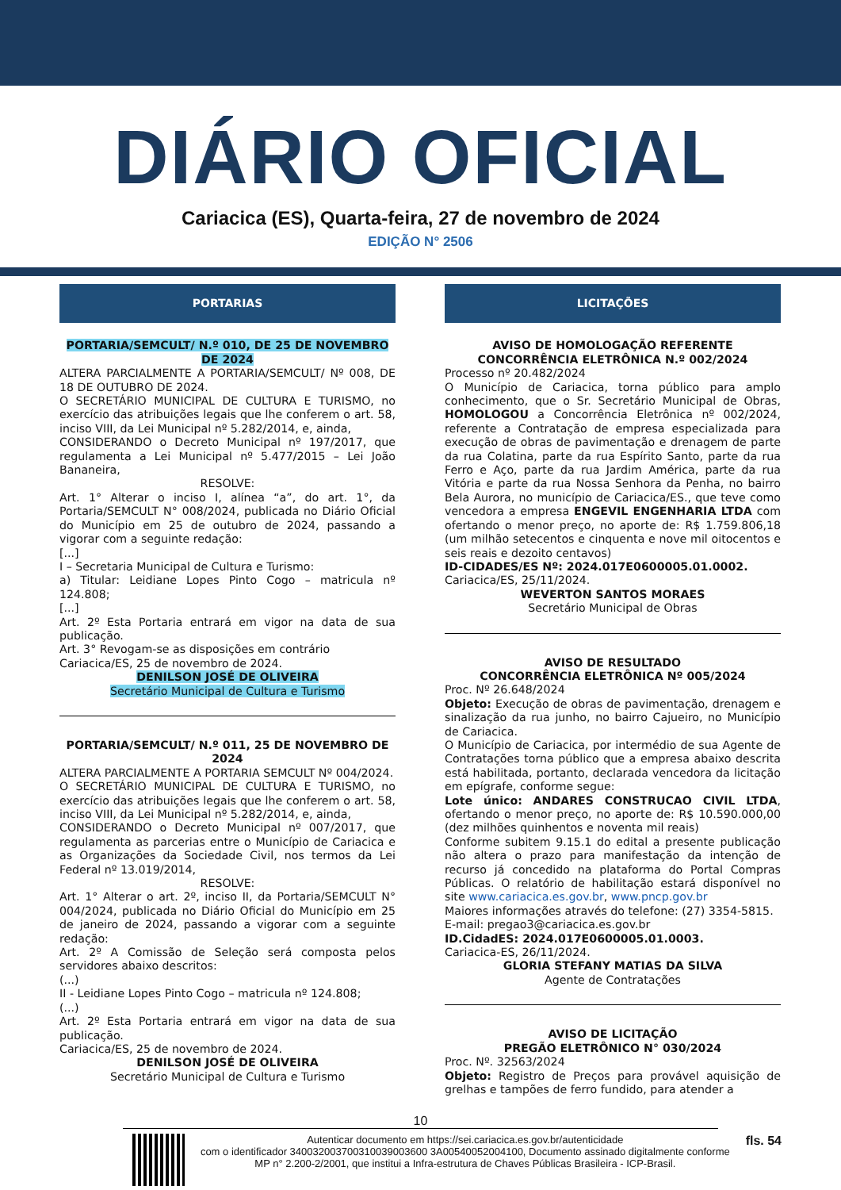DIÁRIO OFICIAL
Cariacica (ES), Quarta-feira, 27 de novembro de 2024
EDIÇÃO N° 2506
PORTARIAS
PORTARIA/SEMCULT/ N.º 010, DE 25 DE NOVEMBRO DE 2024
ALTERA PARCIALMENTE A PORTARIA/SEMCULT/ Nº 008, DE 18 DE OUTUBRO DE 2024.
O SECRETÁRIO MUNICIPAL DE CULTURA E TURISMO, no exercício das atribuições legais que lhe conferem o art. 58, inciso VIII, da Lei Municipal nº 5.282/2014, e, ainda,
CONSIDERANDO o Decreto Municipal nº 197/2017, que regulamenta a Lei Municipal nº 5.477/2015 – Lei João Bananeira,
RESOLVE:
Art. 1° Alterar o inciso I, alínea “a”, do art. 1°, da Portaria/SEMCULT N° 008/2024, publicada no Diário Oficial do Município em 25 de outubro de 2024, passando a vigorar com a seguinte redação:
[...]
I – Secretaria Municipal de Cultura e Turismo:
a) Titular: Leidiane Lopes Pinto Cogo – matricula nº 124.808;
[...]
Art. 2º Esta Portaria entrará em vigor na data de sua publicação.
Art. 3° Revogam-se as disposições em contrário
Cariacica/ES, 25 de novembro de 2024.
DENILSON JOSÉ DE OLIVEIRA
Secretário Municipal de Cultura e Turismo
PORTARIA/SEMCULT/ N.º 011, 25 DE NOVEMBRO DE 2024
ALTERA PARCIALMENTE A PORTARIA SEMCULT Nº 004/2024.
O SECRETÁRIO MUNICIPAL DE CULTURA E TURISMO, no exercício das atribuições legais que lhe conferem o art. 58, inciso VIII, da Lei Municipal nº 5.282/2014, e, ainda,
CONSIDERANDO o Decreto Municipal nº 007/2017, que regulamenta as parcerias entre o Município de Cariacica e as Organizações da Sociedade Civil, nos termos da Lei Federal nº 13.019/2014,
RESOLVE:
Art. 1° Alterar o art. 2º, inciso II, da Portaria/SEMCULT N° 004/2024, publicada no Diário Oficial do Município em 25 de janeiro de 2024, passando a vigorar com a seguinte redação:
Art. 2º A Comissão de Seleção será composta pelos servidores abaixo descritos:
(...)
II - Leidiane Lopes Pinto Cogo – matricula nº 124.808;
(...)
Art. 2º Esta Portaria entrará em vigor na data de sua publicação.
Cariacica/ES, 25 de novembro de 2024.
DENILSON JOSÉ DE OLIVEIRA
Secretário Municipal de Cultura e Turismo
LICITAÇÕES
AVISO DE HOMOLOGAÇÃO REFERENTE CONCORRÊNCIA ELETRÔNICA N.º 002/2024
Processo nº 20.482/2024
O Município de Cariacica, torna público para amplo conhecimento, que o Sr. Secretário Municipal de Obras, HOMOLOGOU a Concorrência Eletrônica nº 002/2024, referente a Contratação de empresa especializada para execução de obras de pavimentação e drenagem de parte da rua Colatina, parte da rua Espírito Santo, parte da rua Ferro e Aço, parte da rua Jardim América, parte da rua Vitória e parte da rua Nossa Senhora da Penha, no bairro Bela Aurora, no município de Cariacica/ES., que teve como vencedora a empresa ENGEVIL ENGENHARIA LTDA com ofertando o menor preço, no aporte de: R$ 1.759.806,18 (um milhão setecentos e cinquenta e nove mil oitocentos e seis reais e dezoito centavos)
ID-CIDADES/ES Nº: 2024.017E0600005.01.0002.
Cariacica/ES, 25/11/2024.
WEVERTON SANTOS MORAES
Secretário Municipal de Obras
AVISO DE RESULTADO
CONCORRÊNCIA ELETRÔNICA Nº 005/2024
Proc. Nº 26.648/2024
Objeto: Execução de obras de pavimentação, drenagem e sinalização da rua junho, no bairro Cajueiro, no Município de Cariacica.
O Município de Cariacica, por intermédio de sua Agente de Contratações torna público que a empresa abaixo descrita está habilitada, portanto, declarada vencedora da licitação em epígrafe, conforme segue:
Lote único: ANDARES CONSTRUCAO CIVIL LTDA, ofertando o menor preço, no aporte de: R$ 10.590.000,00 (dez milhões quinhentos e noventa mil reais)
Conforme subitem 9.15.1 do edital a presente publicação não altera o prazo para manifestação da intenção de recurso já concedido na plataforma do Portal Compras Públicas. O relatório de habilitação estará disponível no site www.cariacica.es.gov.br, www.pncp.gov.br
Maiores informações através do telefone: (27) 3354-5815.
E-mail: pregao3@cariacica.es.gov.br
ID.CidadES: 2024.017E0600005.01.0003.
Cariacica-ES, 26/11/2024.
GLORIA STEFANY MATIAS DA SILVA
Agente de Contratações
AVISO DE LICITAÇÃO
PREGÃO ELETRÔNICO N° 030/2024
Proc. Nº. 32563/2024
Objeto: Registro de Preços para provável aquisição de grelhas e tampões de ferro fundido, para atender a
10
Autenticar documento em https://sei.cariacica.es.gov.br/autenticidade
com o identificador 340032003700310039003600 3A00540052004100, Documento assinado digitalmente conforme MP n° 2.200-2/2001, que institui a Infra-estrutura de Chaves Públicas Brasileira - ICP-Brasil.
fls. 54